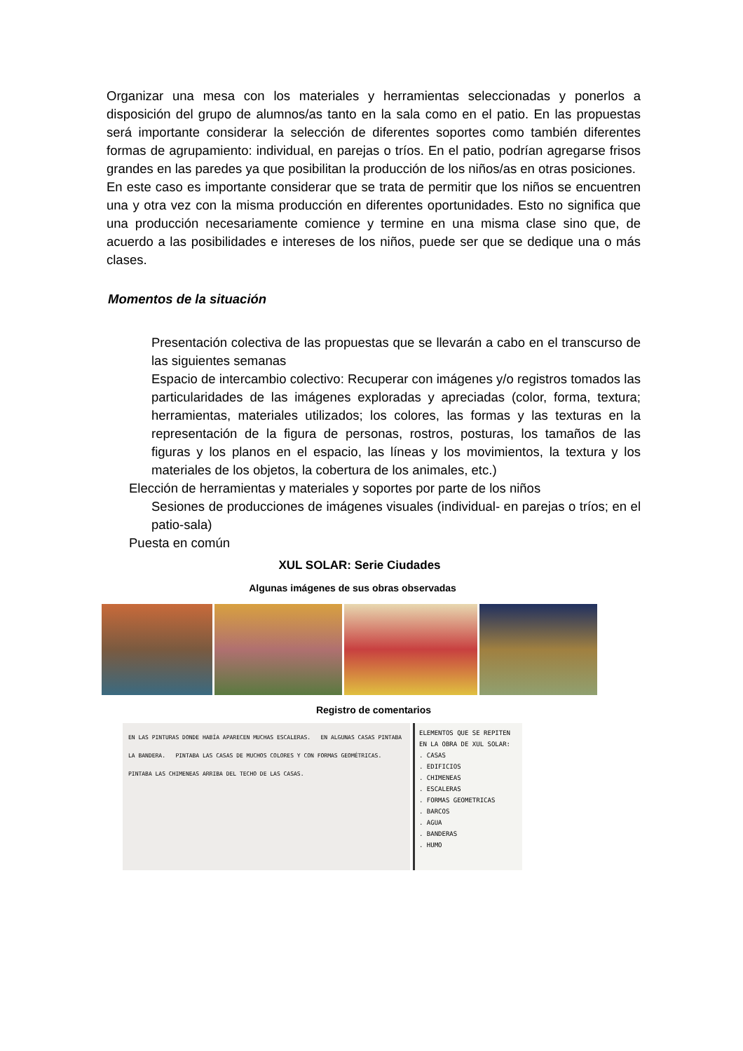Organizar una mesa con los materiales y herramientas seleccionadas y ponerlos a disposición del grupo de alumnos/as tanto en la sala como en el patio. En las propuestas será importante considerar la selección de diferentes soportes como también diferentes formas de agrupamiento: individual, en parejas o tríos. En el patio, podrían agregarse frisos grandes en las paredes ya que posibilitan la producción de los niños/as en otras posiciones.
En este caso es importante considerar que se trata de permitir que los niños se encuentren una y otra vez con la misma producción en diferentes oportunidades. Esto no significa que una producción necesariamente comience y termine en una misma clase sino que, de acuerdo a las posibilidades e intereses de los niños, puede ser que se dedique una o más clases.
Momentos de la situación
Presentación colectiva de las propuestas que se llevarán a cabo en el transcurso de las siguientes semanas
Espacio de intercambio colectivo: Recuperar con imágenes y/o registros tomados las particularidades de las imágenes exploradas y apreciadas (color, forma, textura; herramientas, materiales utilizados; los colores, las formas y las texturas en la representación de la figura de personas, rostros, posturas, los tamaños de las figuras y los planos en el espacio, las líneas y los movimientos, la textura y los materiales de los objetos, la cobertura de los animales, etc.)
Elección de herramientas y materiales y soportes por parte de los niños
Sesiones de producciones de imágenes visuales (individual- en parejas o tríos; en el patio-sala)
Puesta en común
XUL SOLAR: Serie Ciudades
Algunas imágenes de sus obras observadas
Registro de comentarios
EN LAS PINTURAS DONDE HABÍA APARECEN MUCHAS ESCALERAS. EN ALGUNAS CASAS PINTABA LA BANDERA. PINTABA LAS CASAS DE MUCHOS COLORES Y CON FORMAS GEOMÉTRICAS. PINTABA LAS CHIMENEAS ARRIBA DEL TECHO DE LAS CASAS.
ELEMENTOS QUE SE REPITEN EN LA OBRA DE XUL SOLAR:
. CASAS
. EDIFICIOS
. CHIMENEAS
. ESCALERAS
. FORMAS GEOMETRICAS
. BARCOS
. AGUA
. BANDERAS
. HUMO